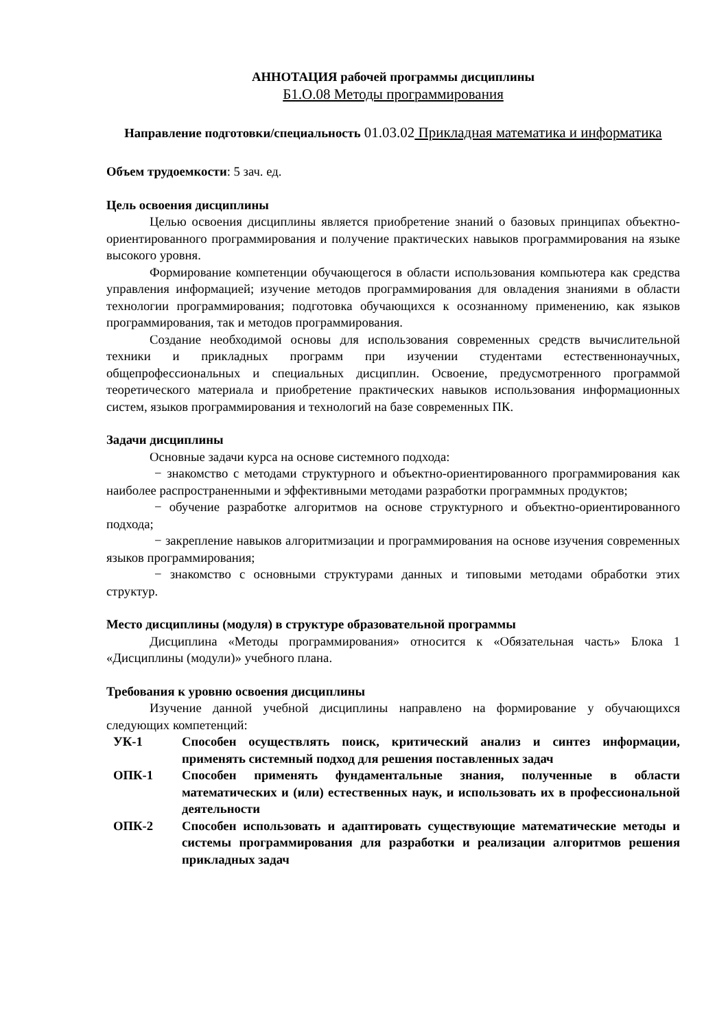АННОТАЦИЯ рабочей программы дисциплины
Б1.О.08 Методы программирования
Направление подготовки/специальность 01.03.02 Прикладная математика и информатика
Объем трудоемкости: 5 зач. ед.
Цель освоения дисциплины
Целью освоения дисциплины является приобретение знаний о базовых принципах объектно-ориентированного программирования и получение практических навыков программирования на языке высокого уровня.
Формирование компетенции обучающегося в области использования компьютера как средства управления информацией; изучение методов программирования для овладения знаниями в области технологии программирования; подготовка обучающихся к осознанному применению, как языков программирования, так и методов программирования.
Создание необходимой основы для использования современных средств вычислительной техники и прикладных программ при изучении студентами естественнонаучных, общепрофессиональных и специальных дисциплин. Освоение, предусмотренного программой теоретического материала и приобретение практических навыков использования информационных систем, языков программирования и технологий на базе современных ПК.
Задачи дисциплины
Основные задачи курса на основе системного подхода:
− знакомство с методами структурного и объектно-ориентированного программирования как наиболее распространенными и эффективными методами разработки программных продуктов;
− обучение разработке алгоритмов на основе структурного и объектно-ориентированного подхода;
− закрепление навыков алгоритмизации и программирования на основе изучения современных языков программирования;
− знакомство с основными структурами данных и типовыми методами обработки этих структур.
Место дисциплины (модуля) в структуре образовательной программы
Дисциплина «Методы программирования» относится к «Обязательная часть» Блока 1 «Дисциплины (модули)» учебного плана.
Требования к уровню освоения дисциплины
Изучение данной учебной дисциплины направлено на формирование у обучающихся следующих компетенций:
| УК-1 | Способен осуществлять поиск, критический анализ и синтез информации, применять системный подход для решения поставленных задач |
| ОПК-1 | Способен применять фундаментальные знания, полученные в области математических и (или) естественных наук, и использовать их в профессиональной деятельности |
| ОПК-2 | Способен использовать и адаптировать существующие математические методы и системы программирования для разработки и реализации алгоритмов решения прикладных задач |